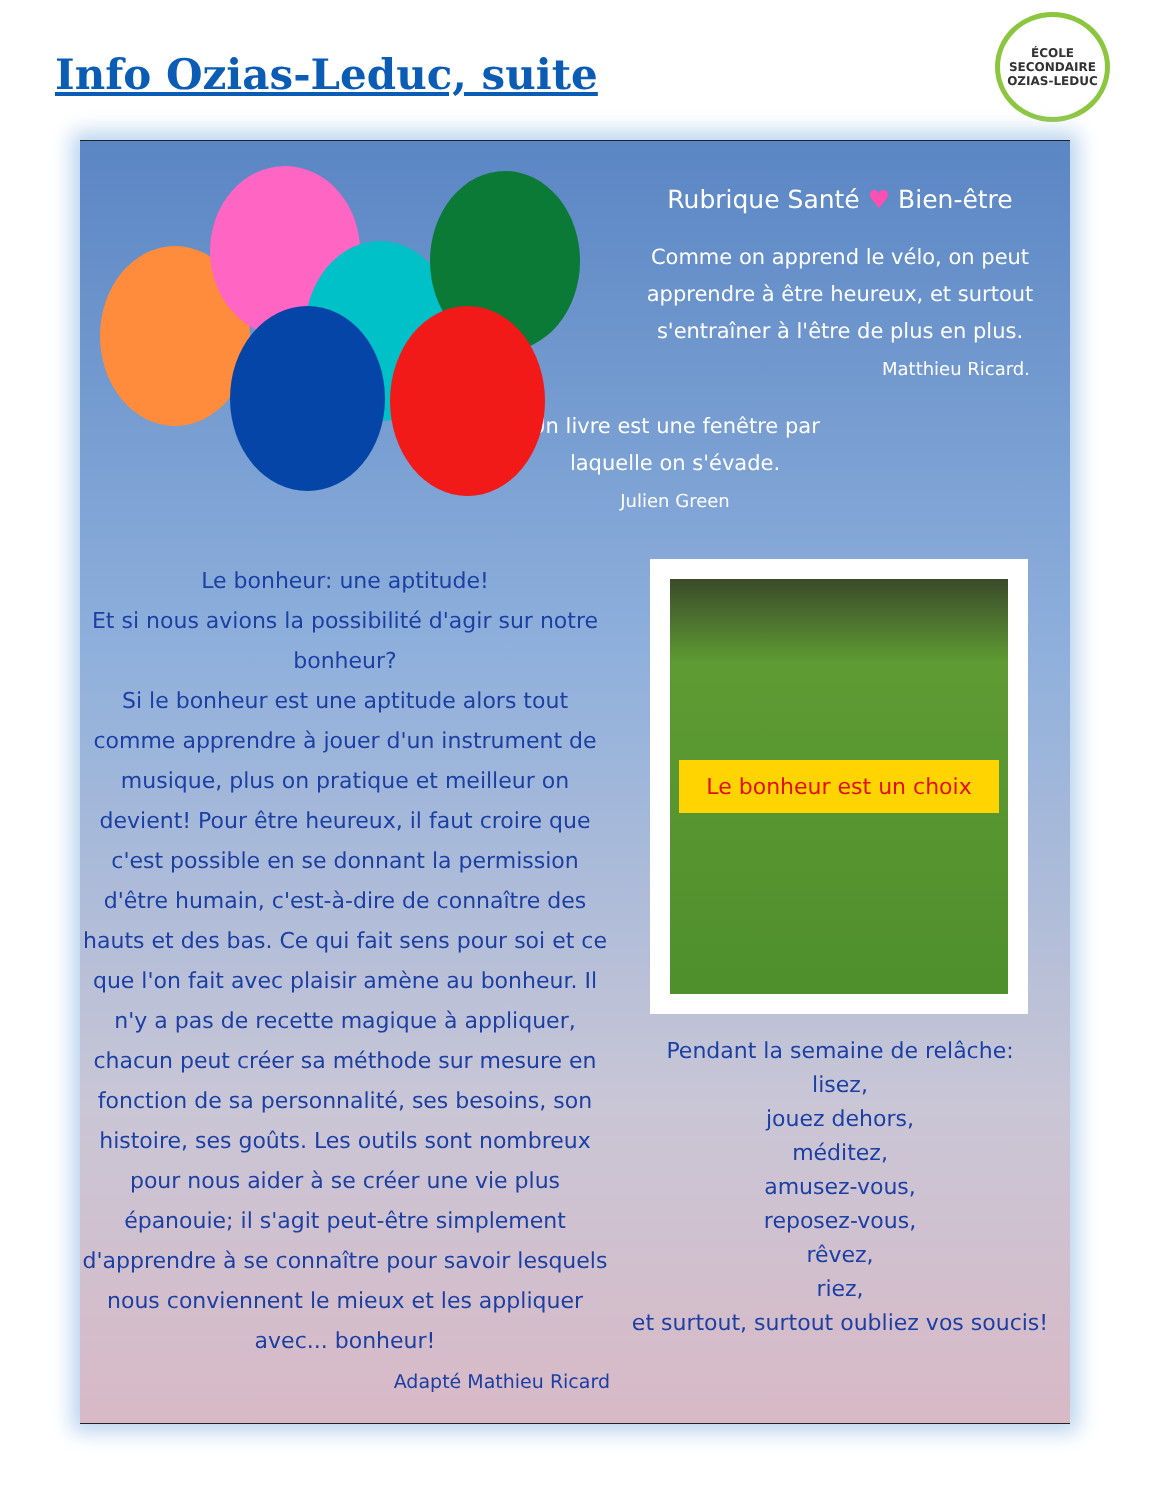Info Ozias-Leduc, suite
ÉCOLE SECONDAIRE
OZIAS-LEDUC
Le bonheur: une aptitude!
Et si nous avions la possibilité d'agir sur notre bonheur?
Si le bonheur est une aptitude alors tout comme apprendre à jouer d'un instrument de musique, plus on pratique et meilleur on devient! Pour être heureux, il faut croire que c'est possible en se donnant la permission d'être humain, c'est-à-dire de connaître des hauts et des bas. Ce qui fait sens pour soi et ce que l'on fait avec plaisir amène au bonheur. Il n'y a pas de recette magique à appliquer, chacun peut créer sa méthode sur mesure en fonction de sa personnalité, ses besoins, son histoire, ses goûts. Les outils sont nombreux pour nous aider à se créer une vie plus épanouie; il s'agit peut-être simplement d'apprendre à se connaître pour savoir lesquels nous conviennent le mieux et les appliquer avec... bonheur!
Adapté Mathieu Ricard
Rubrique Santé ♥ Bien-être
Comme on apprend le vélo, on peut apprendre à être heureux, et surtout s'entraîner à l'être de plus en plus.
Matthieu Ricard.
Un livre est une fenêtre par laquelle on s'évade.
Julien Green
Le bonheur est un choix
Pendant la semaine de relâche:
lisez,
jouez dehors,
méditez,
amusez-vous,
reposez-vous,
rêvez,
riez,
et surtout, surtout oubliez vos soucis!